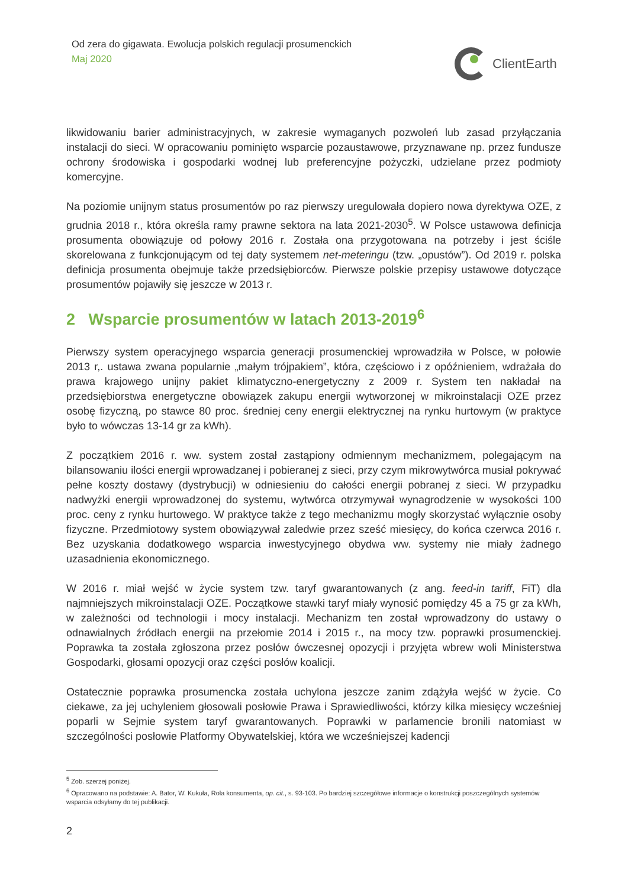Od zera do gigawata. Ewolucja polskich regulacji prosumenckich
Maj 2020
ClientEarth
likwidowaniu barier administracyjnych, w zakresie wymaganych pozwoleń lub zasad przyłączania instalacji do sieci. W opracowaniu pominięto wsparcie pozaustawowe, przyznawane np. przez fundusze ochrony środowiska i gospodarki wodnej lub preferencyjne pożyczki, udzielane przez podmioty komercyjne.
Na poziomie unijnym status prosumentów po raz pierwszy uregulowała dopiero nowa dyrektywa OZE, z grudnia 2018 r., która określa ramy prawne sektora na lata 2021-2030<sup>5</sup>. W Polsce ustawowa definicja prosumenta obowiązuje od połowy 2016 r. Została ona przygotowana na potrzeby i jest ściśle skorelowana z funkcjonującym od tej daty systemem net-meteringu (tzw. „opustów”). Od 2019 r. polska definicja prosumenta obejmuje także przedsiębiorców. Pierwsze polskie przepisy ustawowe dotyczące prosumentów pojawiły się jeszcze w 2013 r.
2 Wsparcie prosumentów w latach 2013-2019<sup>6</sup>
Pierwszy system operacyjnego wsparcia generacji prosumenckiej wprowadziła w Polsce, w połowie 2013 r,. ustawa zwana popularnie „małym trójpakiem”, która, częściowo i z opóźnieniem, wdrażała do prawa krajowego unijny pakiet klimatyczno-energetyczny z 2009 r. System ten nakładał na przedsiębiorstwa energetyczne obowiązek zakupu energii wytworzonej w mikroinstalacji OZE przez osobę fizyczną, po stawce 80 proc. średniej ceny energii elektrycznej na rynku hurtowym (w praktyce było to wówczas 13-14 gr za kWh).
Z początkiem 2016 r. ww. system został zastąpiony odmiennym mechanizmem, polegającym na bilansowaniu ilości energii wprowadzanej i pobieranej z sieci, przy czym mikrowytwórca musiał pokrywać pełne koszty dostawy (dystrybucji) w odniesieniu do całości energii pobranej z sieci. W przypadku nadwyżki energii wprowadzonej do systemu, wytwórca otrzymywał wynagrodzenie w wysokości 100 proc. ceny z rynku hurtowego. W praktyce także z tego mechanizmu mogły skorzystać wyłącznie osoby fizyczne. Przedmiotowy system obowiązywał zaledwie przez sześć miesięcy, do końca czerwca 2016 r. Bez uzyskania dodatkowego wsparcia inwestycyjnego obydwa ww. systemy nie miały żadnego uzasadnienia ekonomicznego.
W 2016 r. miał wejść w życie system tzw. taryf gwarantowanych (z ang. feed-in tariff, FiT) dla najmniejszych mikroinstalacji OZE. Początkowe stawki taryf miały wynosić pomiędzy 45 a 75 gr za kWh, w zależności od technologii i mocy instalacji. Mechanizm ten został wprowadzony do ustawy o odnawialnych źródłach energii na przełomie 2014 i 2015 r., na mocy tzw. poprawki prosumenckiej. Poprawka ta została zgłoszona przez posłów ówczesnej opozycji i przyjęta wbrew woli Ministerstwa Gospodarki, głosami opozycji oraz części posłów koalicji.
Ostatecznie poprawka prosumencka została uchylona jeszcze zanim zdążyła wejść w życie. Co ciekawe, za jej uchyleniem głosowali posłowie Prawa i Sprawiedliwości, którzy kilka miesięcy wcześniej poparli w Sejmie system taryf gwarantowanych. Poprawki w parlamencie bronili natomiast w szczególności posłowie Platformy Obywatelskiej, która we wcześniejszej kadencji
<sup>5</sup> Zob. szerzej poniżej.
<sup>6</sup> Opracowano na podstawie: A. Bator, W. Kukuła, Rola konsumenta, op. cit., s. 93-103. Po bardziej szczegółowe informacje o konstrukcji poszczególnych systemów wsparcia odsyłamy do tej publikacji.
2